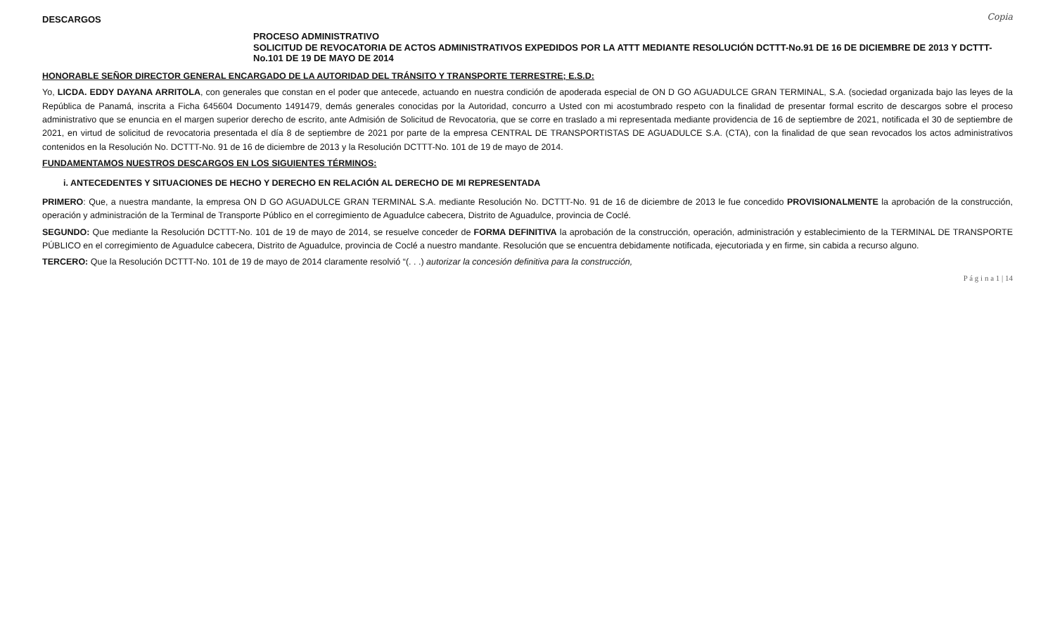DESCARGOS
Copia
PROCESO ADMINISTRATIVO
SOLICITUD DE REVOCATORIA DE ACTOS ADMINISTRATIVOS EXPEDIDOS POR LA ATTT MEDIANTE RESOLUCIÓN DCTTT-No.91 DE 16 DE DICIEMBRE DE 2013 Y DCTTT-No.101 DE 19 DE MAYO DE 2014
HONORABLE SEÑOR DIRECTOR GENERAL ENCARGADO DE LA AUTORIDAD DEL TRÁNSITO Y TRANSPORTE TERRESTRE; E.S.D:
Yo, LICDA. EDDY DAYANA ARRITOLA, con generales que constan en el poder que antecede, actuando en nuestra condición de apoderada especial de ON D GO AGUADULCE GRAN TERMINAL, S.A. (sociedad organizada bajo las leyes de la República de Panamá, inscrita a Ficha 645604 Documento 1491479, demás generales conocidas por la Autoridad, concurro a Usted con mi acostumbrado respeto con la finalidad de presentar formal escrito de descargos sobre el proceso administrativo que se enuncia en el margen superior derecho de escrito, ante Admisión de Solicitud de Revocatoria, que se corre en traslado a mi representada mediante providencia de 16 de septiembre de 2021, notificada el 30 de septiembre de 2021, en virtud de solicitud de revocatoria presentada el día 8 de septiembre de 2021 por parte de la empresa CENTRAL DE TRANSPORTISTAS DE AGUADULCE S.A. (CTA), con la finalidad de que sean revocados los actos administrativos contenidos en la Resolución No. DCTTT-No. 91 de 16 de diciembre de 2013 y la Resolución DCTTT-No. 101 de 19 de mayo de 2014.
FUNDAMENTAMOS NUESTROS DESCARGOS EN LOS SIGUIENTES TÉRMINOS:
i. ANTECEDENTES Y SITUACIONES DE HECHO Y DERECHO EN RELACIÓN AL DERECHO DE MI REPRESENTADA
PRIMERO: Que, a nuestra mandante, la empresa ON D GO AGUADULCE GRAN TERMINAL S.A. mediante Resolución No. DCTTT-No. 91 de 16 de diciembre de 2013 le fue concedido PROVISIONALMENTE la aprobación de la construcción, operación y administración de la Terminal de Transporte Público en el corregimiento de Aguadulce cabecera, Distrito de Aguadulce, provincia de Coclé.
SEGUNDO: Que mediante la Resolución DCTTT-No. 101 de 19 de mayo de 2014, se resuelve conceder de FORMA DEFINITIVA la aprobación de la construcción, operación, administración y establecimiento de la TERMINAL DE TRANSPORTE PÚBLICO en el corregimiento de Aguadulce cabecera, Distrito de Aguadulce, provincia de Coclé a nuestro mandante. Resolución que se encuentra debidamente notificada, ejecutoriada y en firme, sin cabida a recurso alguno.
TERCERO: Que la Resolución DCTTT-No. 101 de 19 de mayo de 2014 claramente resolvió “(. . .) autorizar la concesión definitiva para la construcción,
P á g i n a 1 | 14